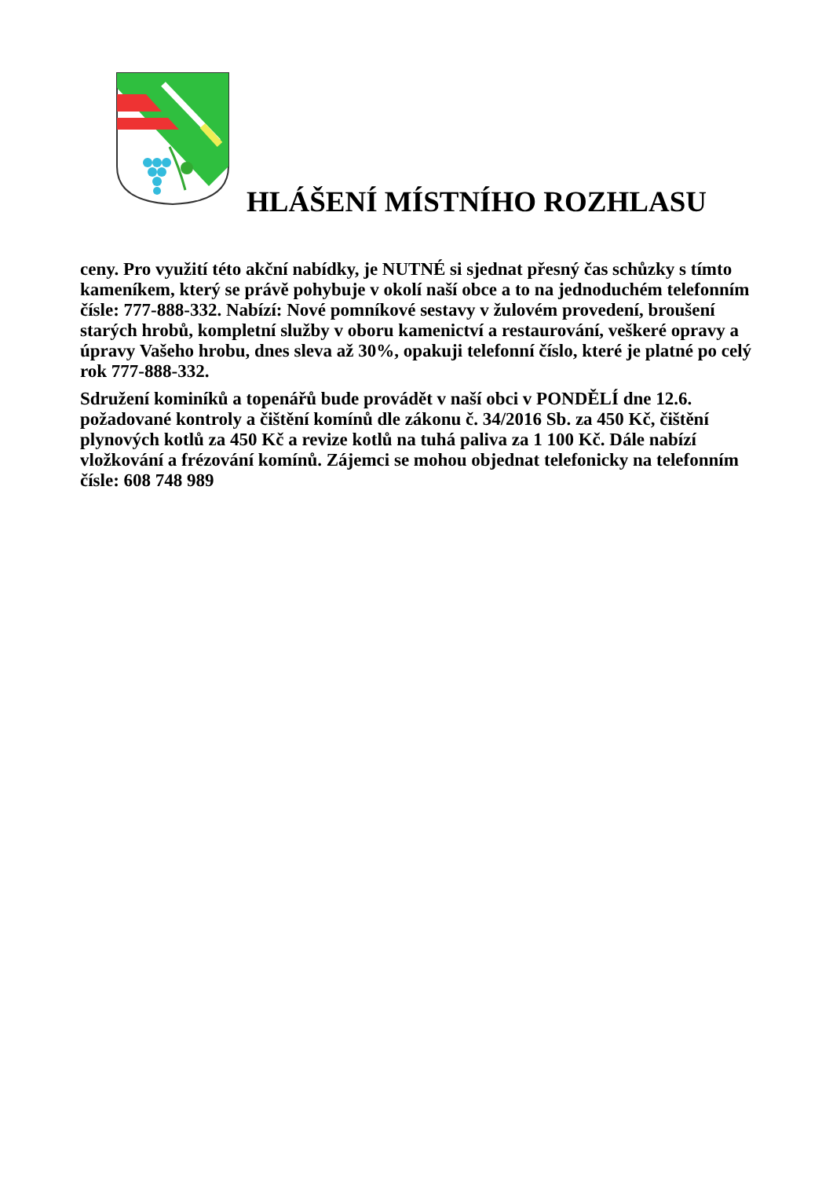HLÁŠENÍ MÍSTNÍHO ROZHLASU
ceny. Pro využití této akční nabídky, je NUTNÉ si sjednat přesný čas schůzky s tímto kameníkem, který se právě pohybuje v okolí naší obce a to na jednoduchém telefonním čísle: 777-888-332. Nabízí: Nové pomníkové sestavy v žulovém provedení, broušení starých hrobů, kompletní služby v oboru kamenictví a restaurování, veškeré opravy a úpravy Vašeho hrobu, dnes sleva až 30%, opakuji telefonní číslo, které je platné po celý rok 777-888-332.
Sdružení kominíků a topenářů bude provádět v naší obci v PONDĚLÍ dne 12.6. požadované kontroly a čištění komínů dle zákonu č. 34/2016 Sb. za 450 Kč, čištění plynových kotlů za 450 Kč a revize kotlů na tuhá paliva za 1 100 Kč. Dále nabízí vložkování a frézování komínů. Zájemci se mohou objednat telefonicky na telefonním čísle: 608 748 989